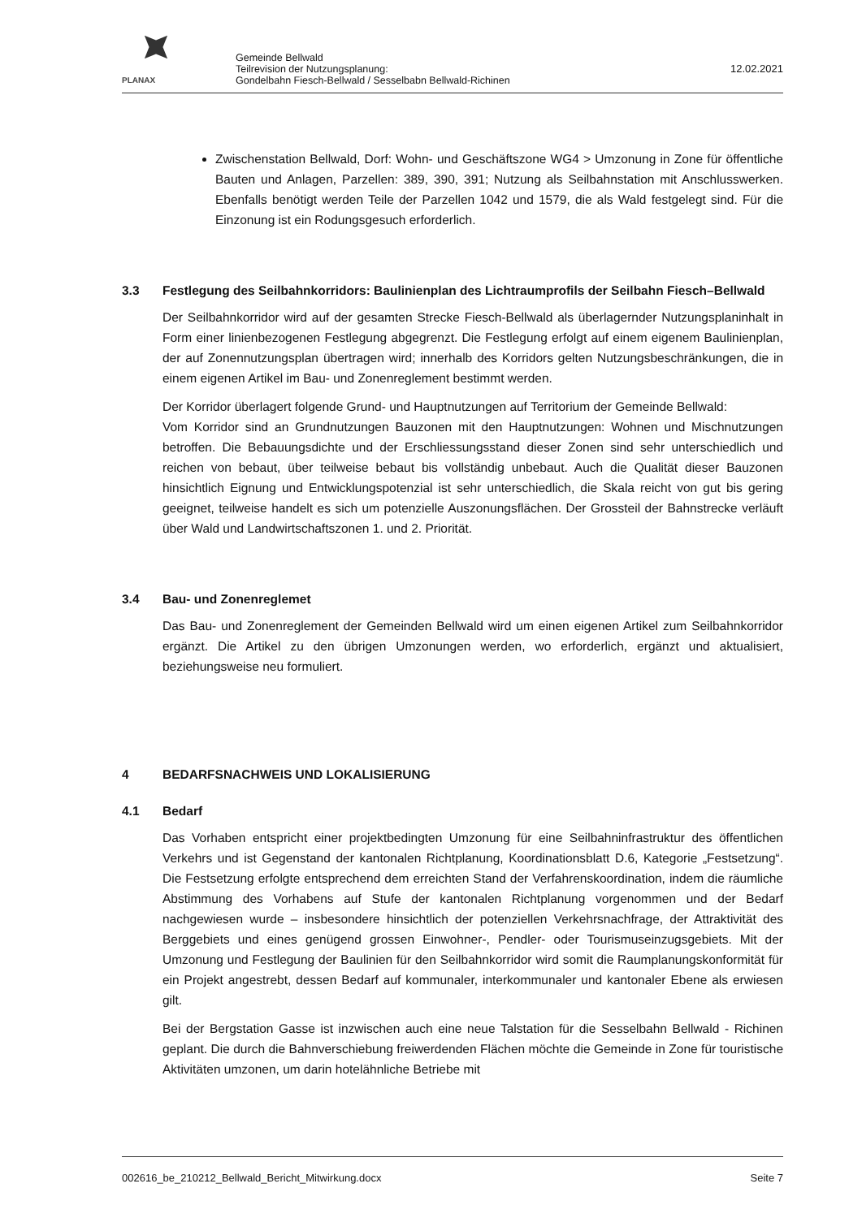PLANAX
Gemeinde Bellwald
Teilrevision der Nutzungsplanung:
Gondelbahn Fiesch-Bellwald / Sesselbabn Bellwald-Richinen
12.02.2021
Zwischenstation Bellwald, Dorf: Wohn- und Geschäftszone WG4 > Umzonung in Zone für öffentliche Bauten und Anlagen, Parzellen: 389, 390, 391; Nutzung als Seilbahnstation mit Anschlusswerken. Ebenfalls benötigt werden Teile der Parzellen 1042 und 1579, die als Wald festgelegt sind. Für die Einzonung ist ein Rodungsgesuch erforderlich.
3.3 Festlegung des Seilbahnkorridors: Baulinienplan des Lichtraumprofils der Seilbahn Fiesch–Bellwald
Der Seilbahnkorridor wird auf der gesamten Strecke Fiesch-Bellwald als überlagernder Nutzungsplaninhalt in Form einer linienbezogenen Festlegung abgegrenzt. Die Festlegung erfolgt auf einem eigenem Baulinienplan, der auf Zonennutzungsplan übertragen wird; innerhalb des Korridors gelten Nutzungsbeschränkungen, die in einem eigenen Artikel im Bau- und Zonenreglement bestimmt werden.
Der Korridor überlagert folgende Grund- und Hauptnutzungen auf Territorium der Gemeinde Bellwald:
Vom Korridor sind an Grundnutzungen Bauzonen mit den Hauptnutzungen: Wohnen und Mischnutzungen betroffen. Die Bebauungsdichte und der Erschliessungsstand dieser Zonen sind sehr unterschiedlich und reichen von bebaut, über teilweise bebaut bis vollständig unbebaut. Auch die Qualität dieser Bauzonen hinsichtlich Eignung und Entwicklungspotenzial ist sehr unterschiedlich, die Skala reicht von gut bis gering geeignet, teilweise handelt es sich um potenzielle Auszonungsflächen. Der Grossteil der Bahnstrecke verläuft über Wald und Landwirtschaftszonen 1. und 2. Priorität.
3.4 Bau- und Zonenreglemet
Das Bau- und Zonenreglement der Gemeinden Bellwald wird um einen eigenen Artikel zum Seilbahnkorridor ergänzt. Die Artikel zu den übrigen Umzonungen werden, wo erforderlich, ergänzt und aktualisiert, beziehungsweise neu formuliert.
4 BEDARFSNACHWEIS UND LOKALISIERUNG
4.1 Bedarf
Das Vorhaben entspricht einer projektbedingten Umzonung für eine Seilbahninfrastruktur des öffentlichen Verkehrs und ist Gegenstand der kantonalen Richtplanung, Koordinationsblatt D.6, Kategorie „Festsetzung“. Die Festsetzung erfolgte entsprechend dem erreichten Stand der Verfahrenskoordination, indem die räumliche Abstimmung des Vorhabens auf Stufe der kantonalen Richtplanung vorgenommen und der Bedarf nachgewiesen wurde – insbesondere hinsichtlich der potenziellen Verkehrsnachfrage, der Attraktivität des Berggebiets und eines genügend grossen Einwohner-, Pendler- oder Tourismuseinzugsgebiets. Mit der Umzonung und Festlegung der Baulinien für den Seilbahnkorridor wird somit die Raumplanungskonformität für ein Projekt angestrebt, dessen Bedarf auf kommunaler, interkommunaler und kantonaler Ebene als erwiesen gilt.
Bei der Bergstation Gasse ist inzwischen auch eine neue Talstation für die Sesselbahn Bellwald - Richinen geplant. Die durch die Bahnverschiebung freiwerdenden Flächen möchte die Gemeinde in Zone für touristische Aktivitäten umzonen, um darin hotelähnliche Betriebe mit
002616_be_210212_Bellwald_Bericht_Mitwirkung.docx Seite 7